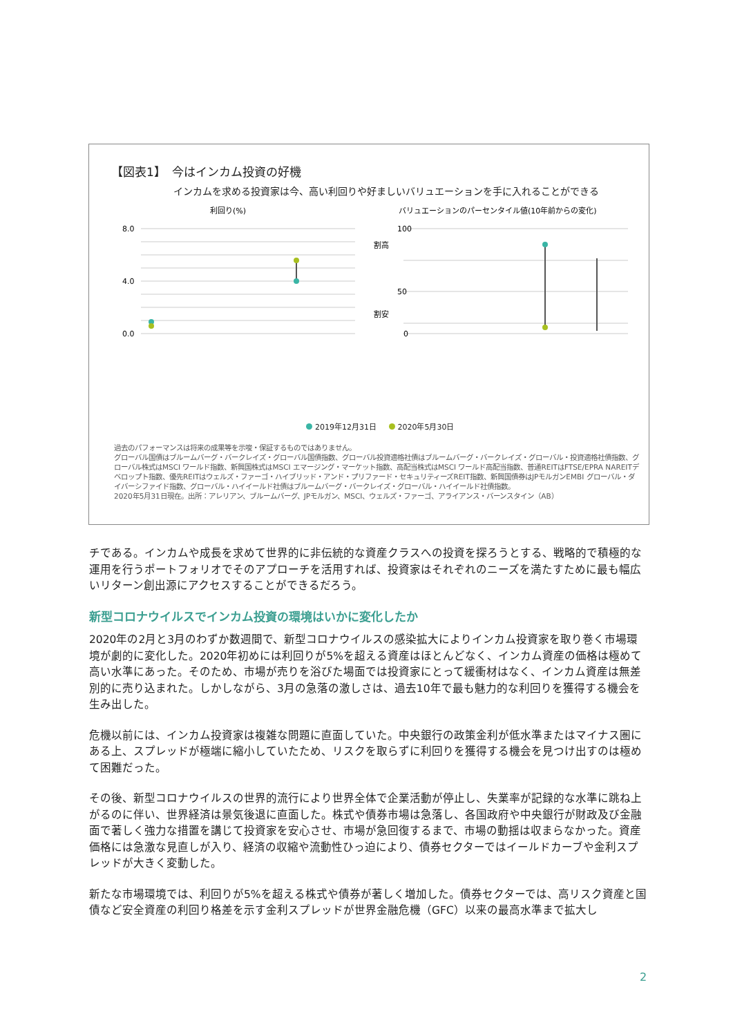【図表1】　今はインカム投資の好機
インカムを求める投資家は今、高い利回りや好ましいバリュエーションを手に入れることができる
利回り(%)
バリュエーションのパーセンタイル値(10年前からの変化)
8.0
4.0
0.0
100
50
0
割高
割安
2019年12月31日 2020年5月30日
過去のパフォーマンスは将来の成果等を示唆・保証するものではありません。
グローバル国債はブルームバーグ・バークレイズ・グローバル国債指数、グローバル投資適格社債はブルームバーグ・バークレイズ・グローバル・投資適格社債指数、グローバル株式はMSCI ワールド指数、新興国株式はMSCI エマージング・マーケット指数、高配当株式はMSCI ワールド高配当指数、普通REITはFTSE/EPRA NAREITデベロップト指数、優先REITはウェルズ・ファーゴ・ハイブリッド・アンド・プリファード・セキュリティーズREIT指数、新興国債券はJPモルガンEMBI グローバル・ダイバーシファイド指数、グローバル・ハイイールド社債はブルームバーグ・バークレイズ・グローバル・ハイイールド社債指数。
2020年5月31日現在。出所：アレリアン、ブルームバーグ、JPモルガン、MSCI、ウェルズ・ファーゴ、アライアンス・バーンスタイン（AB）
チである。インカムや成長を求めて世界的に非伝統的な資産クラスへの投資を探ろうとする、戦略的で積極的な運用を行うポートフォリオでそのアプローチを活用すれば、投資家はそれぞれのニーズを満たすために最も幅広いリターン創出源にアクセスすることができるだろう。
新型コロナウイルスでインカム投資の環境はいかに変化したか
2020年の2月と3月のわずか数週間で、新型コロナウイルスの感染拡大によりインカム投資家を取り巻く市場環境が劇的に変化した。2020年初めには利回りが5%を超える資産はほとんどなく、インカム資産の価格は極めて高い水準にあった。そのため、市場が売りを浴びた場面では投資家にとって緩衝材はなく、インカム資産は無差別的に売り込まれた。しかしながら、3月の急落の激しさは、過去10年で最も魅力的な利回りを獲得する機会を生み出した。
危機以前には、インカム投資家は複雑な問題に直面していた。中央銀行の政策金利が低水準またはマイナス圏にある上、スプレッドが極端に縮小していたため、リスクを取らずに利回りを獲得する機会を見つけ出すのは極めて困難だった。
その後、新型コロナウイルスの世界的流行により世界全体で企業活動が停止し、失業率が記録的な水準に跳ね上がるのに伴い、世界経済は景気後退に直面した。株式や債券市場は急落し、各国政府や中央銀行が財政及び金融面で著しく強力な措置を講じて投資家を安心させ、市場が急回復するまで、市場の動揺は収まらなかった。資産価格には急激な見直しが入り、経済の収縮や流動性ひっ迫により、債券セクターではイールドカーブや金利スプレッドが大きく変動した。
新たな市場環境では、利回りが5%を超える株式や債券が著しく増加した。債券セクターでは、高リスク資産と国債など安全資産の利回り格差を示す金利スプレッドが世界金融危機（GFC）以来の最高水準まで拡大し
2